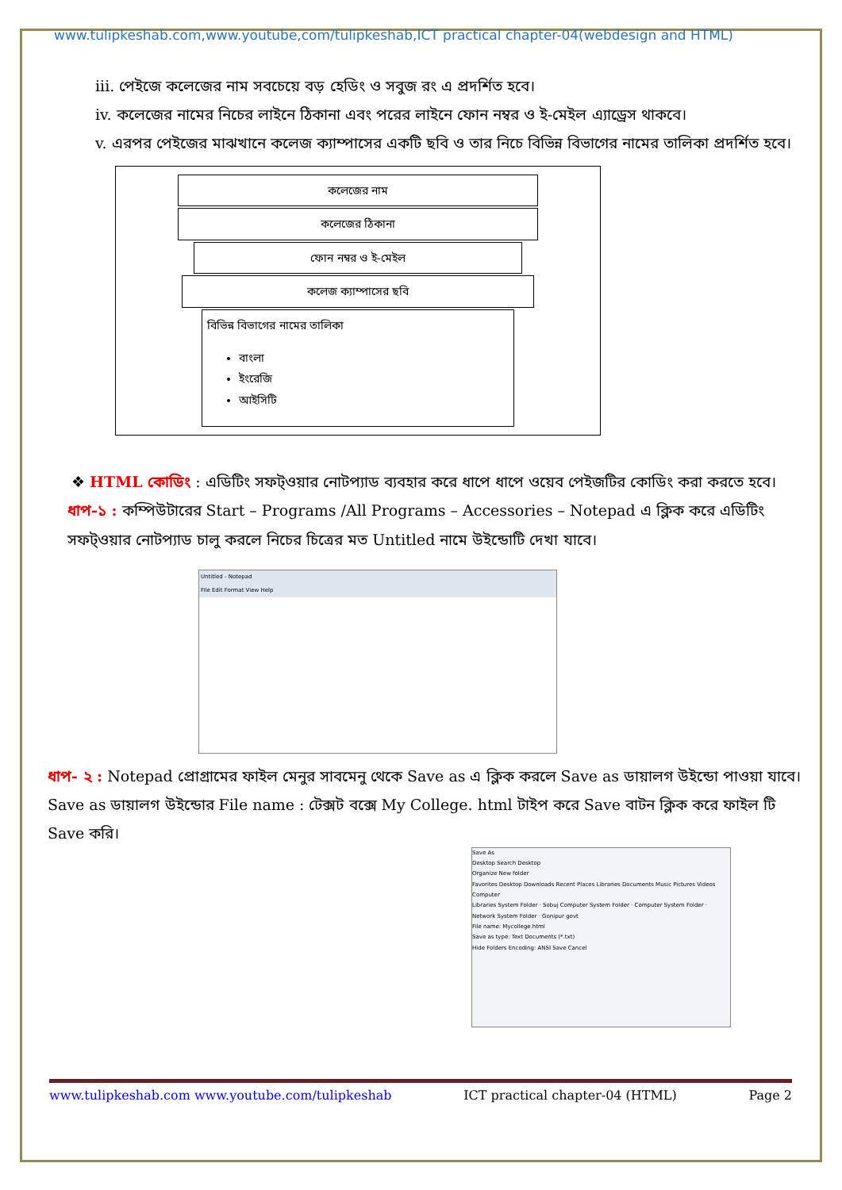www.tulipkeshab.com,www.youtube,com/tulipkeshab,ICT practical chapter-04(webdesign and HTML)
iii. পেইজে কলেজের নাম সবচেয়ে বড় হেডিং ও সবুজ রং এ প্রদর্শিত হবে।
iv. কলেজের নামের নিচের লাইনে ঠিকানা এবং পরের লাইনে ফোন নম্বর ও ই-মেইল এ্যাড্রেস থাকবে।
v. এরপর পেইজের মাঝখানে কলেজ ক্যাম্পাসের একটি ছবি ও তার নিচে বিভিন্ন বিভাগের নামের তালিকা প্রদর্শিত হবে।
কলেজের নাম
কলেজের ঠিকানা
ফোন নম্বর ও ই-মেইল
কলেজ ক্যাম্পাসের ছবি
বিভিন্ন বিভাগের নামের তালিকা
বাংলা
ইংরেজি
আইসিটি
❖ HTML কোডিং : এডিটিং সফট্ওয়ার নোটপ্যাড ব্যবহার করে ধাপে ধাপে ওয়েব পেইজটির কোডিং করা করতে হবে।
ধাপ-১ : কম্পিউটারের Start – Programs /All Programs – Accessories – Notepad এ ক্লিক করে এডিটিং সফট্ওয়ার নোটপ্যাড চালু করলে নিচের চিত্রের মত Untitled নামে উইন্ডোটি দেখা যাবে।
Untitled - Notepad
File Edit Format View Help
ধাপ- ২ : Notepad প্রোগ্রামের ফাইল মেনুর সাবমেনু থেকে Save as এ ক্লিক করলে Save as ডায়ালগ উইন্ডো পাওয়া যাবে। Save as ডায়ালগ উইন্ডোর File name : টেক্সট বক্সে My College. html টাইপ করে Save বাটন ক্লিক করে ফাইল টি Save করি।
Save As
Desktop Search Desktop
Organize New folder
Favorites Desktop Downloads Recent Places Libraries Documents Music Pictures Videos Computer
Libraries System Folder · Sobuj Computer System Folder · Computer System Folder · Network System Folder · Gonipur govt
File name: Mycollege.html
Save as type: Text Documents (*.txt)
Hide Folders Encoding: ANSI Save Cancel
www.tulipkeshab.com www.youtube.com/tulipkeshab ICT practical chapter-04 (HTML) Page 2